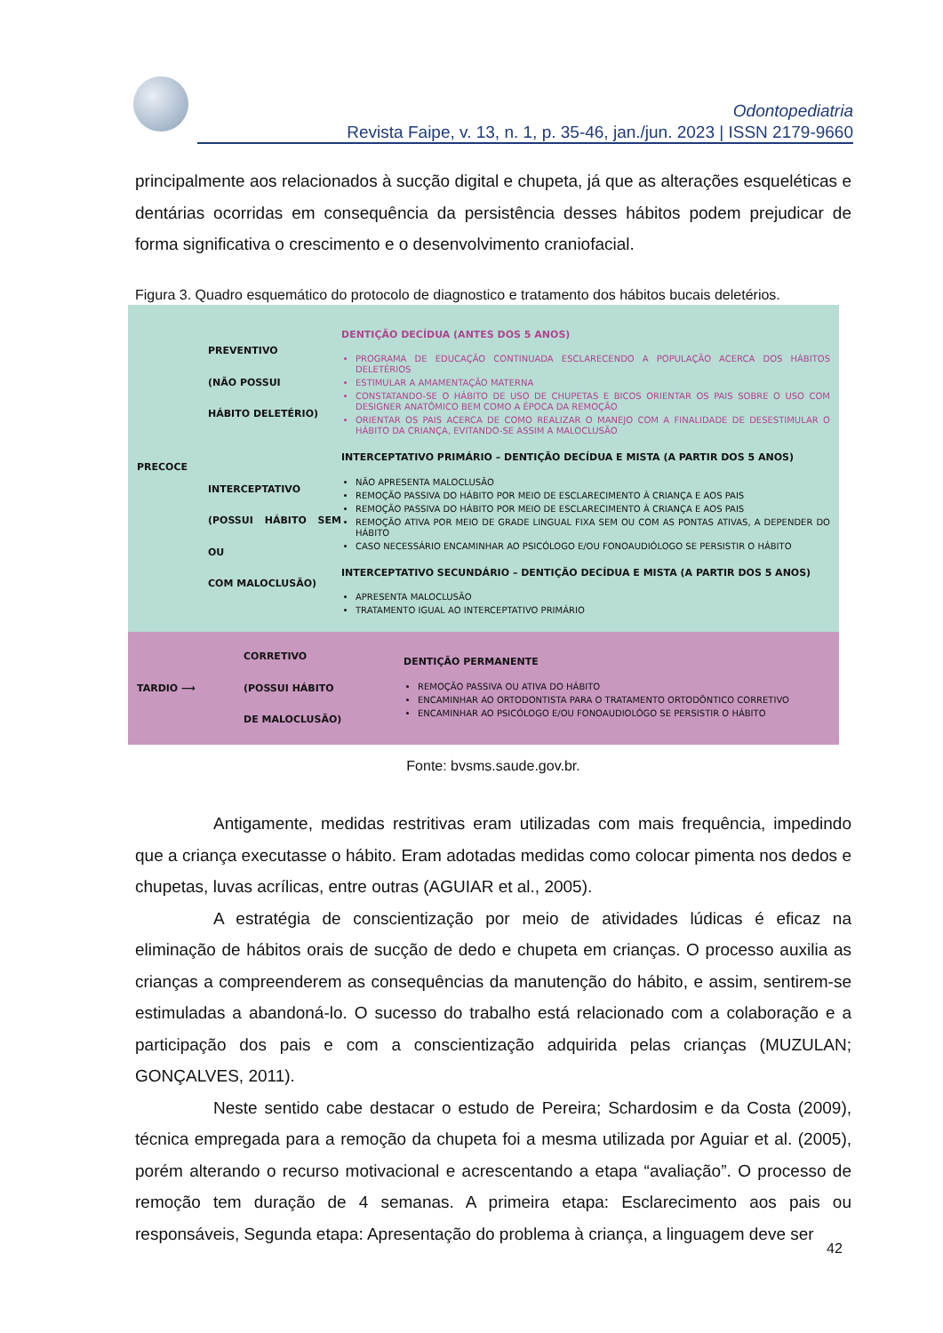Odontopediatria
Revista Faipe, v. 13, n. 1, p. 35-46, jan./jun. 2023 | ISSN 2179-9660
principalmente aos relacionados à sucção digital e chupeta, já que as alterações esqueléticas e dentárias ocorridas em consequência da persistência desses hábitos podem prejudicar de forma significativa o crescimento e o desenvolvimento craniofacial.
Figura 3. Quadro esquemático do protocolo de diagnostico e tratamento dos hábitos bucais deletérios.
PRECOCE PREVENTIVO
(NÃO POSSUI
HÁBITO DELETÉRIO)
INTERCEPTATIVO
(POSSUI HÁBITO SEM OU
COM MALOCLUSÃO)
DENTIÇÃO DECÍDUA (ANTES DOS 5 ANOS)
PROGRAMA DE EDUCAÇÃO CONTINUADA ESCLARECENDO A POPULAÇÃO ACERCA DOS HÁBITOS DELETÉRIOS
ESTIMULAR A AMAMENTAÇÃO MATERNA
CONSTATANDO-SE O HÁBITO DE USO DE CHUPETAS E BICOS ORIENTAR OS PAIS SOBRE O USO COM DESIGNER ANATÔMICO BEM COMO A ÉPOCA DA REMOÇÃO
ORIENTAR OS PAIS ACERCA DE COMO REALIZAR O MANEJO COM A FINALIDADE DE DESESTIMULAR O HÁBITO DA CRIANÇA, EVITANDO-SE ASSIM A MALOCLUSÃO
INTERCEPTATIVO PRIMÁRIO – DENTIÇÃO DECÍDUA E MISTA (A PARTIR DOS 5 ANOS)
NÃO APRESENTA MALOCLUSÃO
REMOÇÃO PASSIVA DO HÁBITO POR MEIO DE ESCLARECIMENTO À CRIANÇA E AOS PAIS
REMOÇÃO PASSIVA DO HÁBITO POR MEIO DE ESCLARECIMENTO À CRIANÇA E AOS PAIS
REMOÇÃO ATIVA POR MEIO DE GRADE LINGUAL FIXA SEM OU COM AS PONTAS ATIVAS, A DEPENDER DO HÁBITO
CASO NECESSÁRIO ENCAMINHAR AO PSICÓLOGO E/OU FONOAUDIÓLOGO SE PERSISTIR O HÁBITO
INTERCEPTATIVO SECUNDÁRIO – DENTIÇÃO DECÍDUA E MISTA (A PARTIR DOS 5 ANOS)
APRESENTA MALOCLUSÃO
TRATAMENTO IGUAL AO INTERCEPTATIVO PRIMÁRIO
TARDIO ⟶ CORRETIVO
(POSSUI HÁBITO
DE MALOCLUSÃO)
DENTIÇÃO PERMANENTE
REMOÇÃO PASSIVA OU ATIVA DO HÁBITO
ENCAMINHAR AO ORTODONTISTA PARA O TRATAMENTO ORTODÔNTICO CORRETIVO
ENCAMINHAR AO PSICÓLOGO E/OU FONOAUDIOLÓGO SE PERSISTIR O HÁBITO
Fonte: bvsms.saude.gov.br.
Antigamente, medidas restritivas eram utilizadas com mais frequência, impedindo que a criança executasse o hábito. Eram adotadas medidas como colocar pimenta nos dedos e chupetas, luvas acrílicas, entre outras (AGUIAR et al., 2005).
A estratégia de conscientização por meio de atividades lúdicas é eficaz na eliminação de hábitos orais de sucção de dedo e chupeta em crianças. O processo auxilia as crianças a compreenderem as consequências da manutenção do hábito, e assim, sentirem-se estimuladas a abandoná-lo. O sucesso do trabalho está relacionado com a colaboração e a participação dos pais e com a conscientização adquirida pelas crianças (MUZULAN; GONÇALVES, 2011).
Neste sentido cabe destacar o estudo de Pereira; Schardosim e da Costa (2009), técnica empregada para a remoção da chupeta foi a mesma utilizada por Aguiar et al. (2005), porém alterando o recurso motivacional e acrescentando a etapa “avaliação”. O processo de remoção tem duração de 4 semanas. A primeira etapa: Esclarecimento aos pais ou responsáveis, Segunda etapa: Apresentação do problema à criança, a linguagem deve ser
42